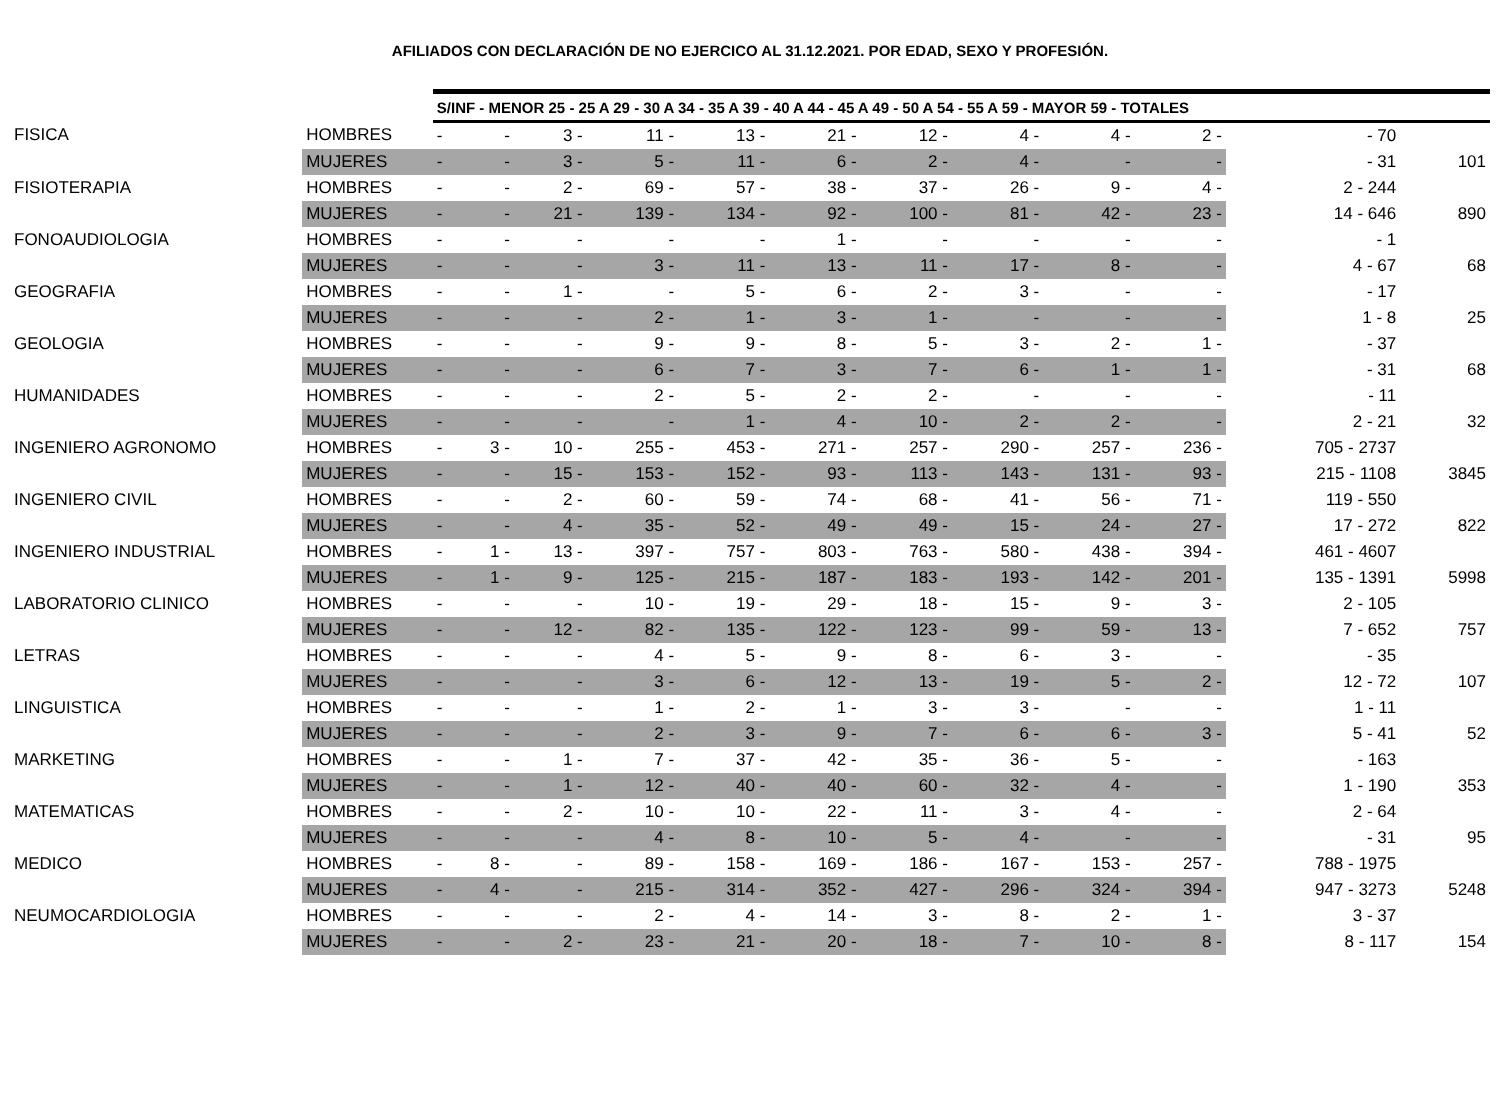AFILIADOS CON DECLARACIÓN DE NO EJERCICO AL 31.12.2021. POR EDAD, SEXO Y PROFESIÓN.
| | | S/INF - MENOR 25 - 25 A 29 - 30 A 34 - 35 A 39 - 40 A 44 - 45 A 49 - 50 A 54 - 55 A 59 - MAYOR 59 - TOTALES | | | | | | | | | | | |
| FISICA | HOMBRES | - | - | 3 - | 11 - | 13 - | 21 - | 12 - | 4 - | 4 - | 2 - | - 70 | |
| | MUJERES | - | - | 3 - | 5 - | 11 - | 6 - | 2 - | 4 - | - | - | - 31 | 101 |
| FISIOTERAPIA | HOMBRES | - | - | 2 - | 69 - | 57 - | 38 - | 37 - | 26 - | 9 - | 4 - | 2 - 244 | |
| | MUJERES | - | - | 21 - | 139 - | 134 - | 92 - | 100 - | 81 - | 42 - | 23 - | 14 - 646 | 890 |
| FONOAUDIOLOGIA | HOMBRES | - | - | - | - | - | 1 - | - | - | - | - | - 1 | |
| | MUJERES | - | - | - | 3 - | 11 - | 13 - | 11 - | 17 - | 8 - | - | 4 - 67 | 68 |
| GEOGRAFIA | HOMBRES | - | - | 1 - | - | 5 - | 6 - | 2 - | 3 - | - | - | - 17 | |
| | MUJERES | - | - | - | 2 - | 1 - | 3 - | 1 - | - | - | - | 1 - 8 | 25 |
| GEOLOGIA | HOMBRES | - | - | - | 9 - | 9 - | 8 - | 5 - | 3 - | 2 - | 1 - | - 37 | |
| | MUJERES | - | - | - | 6 - | 7 - | 3 - | 7 - | 6 - | 1 - | 1 - | - 31 | 68 |
| HUMANIDADES | HOMBRES | - | - | - | 2 - | 5 - | 2 - | 2 - | - | - | - | - 11 | |
| | MUJERES | - | - | - | - | 1 - | 4 - | 10 - | 2 - | 2 - | - | 2 - 21 | 32 |
| INGENIERO AGRONOMO | HOMBRES | - | 3 - | 10 - | 255 - | 453 - | 271 - | 257 - | 290 - | 257 - | 236 - | 705 - 2737 | |
| | MUJERES | - | - | 15 - | 153 - | 152 - | 93 - | 113 - | 143 - | 131 - | 93 - | 215 - 1108 | 3845 |
| INGENIERO CIVIL | HOMBRES | - | - | 2 - | 60 - | 59 - | 74 - | 68 - | 41 - | 56 - | 71 - | 119 - 550 | |
| | MUJERES | - | - | 4 - | 35 - | 52 - | 49 - | 49 - | 15 - | 24 - | 27 - | 17 - 272 | 822 |
| INGENIERO INDUSTRIAL | HOMBRES | - | 1 - | 13 - | 397 - | 757 - | 803 - | 763 - | 580 - | 438 - | 394 - | 461 - 4607 | |
| | MUJERES | - | 1 - | 9 - | 125 - | 215 - | 187 - | 183 - | 193 - | 142 - | 201 - | 135 - 1391 | 5998 |
| LABORATORIO CLINICO | HOMBRES | - | - | - | 10 - | 19 - | 29 - | 18 - | 15 - | 9 - | 3 - | 2 - 105 | |
| | MUJERES | - | - | 12 - | 82 - | 135 - | 122 - | 123 - | 99 - | 59 - | 13 - | 7 - 652 | 757 |
| LETRAS | HOMBRES | - | - | - | 4 - | 5 - | 9 - | 8 - | 6 - | 3 - | - | - 35 | |
| | MUJERES | - | - | - | 3 - | 6 - | 12 - | 13 - | 19 - | 5 - | 2 - | 12 - 72 | 107 |
| LINGUISTICA | HOMBRES | - | - | - | 1 - | 2 - | 1 - | 3 - | 3 - | - | - | 1 - 11 | |
| | MUJERES | - | - | - | 2 - | 3 - | 9 - | 7 - | 6 - | 6 - | 3 - | 5 - 41 | 52 |
| MARKETING | HOMBRES | - | - | 1 - | 7 - | 37 - | 42 - | 35 - | 36 - | 5 - | - | - 163 | |
| | MUJERES | - | - | 1 - | 12 - | 40 - | 40 - | 60 - | 32 - | 4 - | - | 1 - 190 | 353 |
| MATEMATICAS | HOMBRES | - | - | 2 - | 10 - | 10 - | 22 - | 11 - | 3 - | 4 - | - | 2 - 64 | |
| | MUJERES | - | - | - | 4 - | 8 - | 10 - | 5 - | 4 - | - | - | - 31 | 95 |
| MEDICO | HOMBRES | - | 8 - | - | 89 - | 158 - | 169 - | 186 - | 167 - | 153 - | 257 - | 788 - 1975 | |
| | MUJERES | - | 4 - | - | 215 - | 314 - | 352 - | 427 - | 296 - | 324 - | 394 - | 947 - 3273 | 5248 |
| NEUMOCARDIOLOGIA | HOMBRES | - | - | - | 2 - | 4 - | 14 - | 3 - | 8 - | 2 - | 1 - | 3 - 37 | |
| | MUJERES | - | - | 2 - | 23 - | 21 - | 20 - | 18 - | 7 - | 10 - | 8 - | 8 - 117 | 154 |